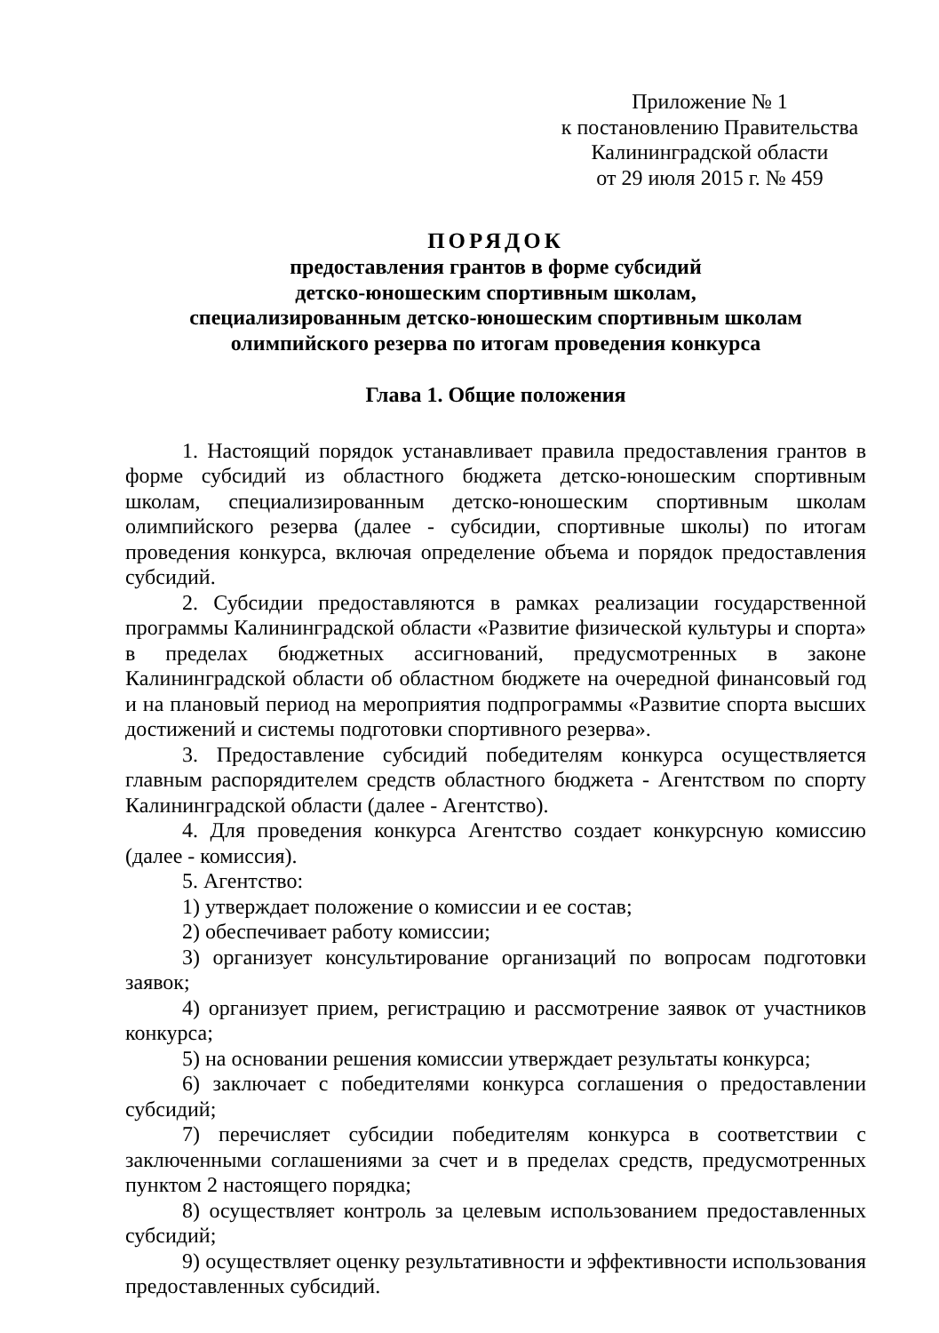Приложение № 1
к постановлению Правительства
Калининградской области
от 29 июля 2015 г. № 459
ПОРЯДОК
предоставления грантов в форме субсидий
детско-юношеским спортивным школам,
специализированным детско-юношеским спортивным школам
олимпийского резерва по итогам проведения конкурса
Глава 1. Общие положения
1. Настоящий порядок устанавливает правила предоставления грантов в форме субсидий из областного бюджета детско-юношеским спортивным школам, специализированным детско-юношеским спортивным школам олимпийского резерва (далее - субсидии, спортивные школы) по итогам проведения конкурса, включая определение объема и порядок предоставления субсидий.
2. Субсидии предоставляются в рамках реализации государственной программы Калининградской области «Развитие физической культуры и спорта» в пределах бюджетных ассигнований, предусмотренных в законе Калининградской области об областном бюджете на очередной финансовый год и на плановый период на мероприятия подпрограммы «Развитие спорта высших достижений и системы подготовки спортивного резерва».
3. Предоставление субсидий победителям конкурса осуществляется главным распорядителем средств областного бюджета - Агентством по спорту Калининградской области (далее - Агентство).
4. Для проведения конкурса Агентство создает конкурсную комиссию (далее - комиссия).
5. Агентство:
1) утверждает положение о комиссии и ее состав;
2) обеспечивает работу комиссии;
3) организует консультирование организаций по вопросам подготовки заявок;
4) организует прием, регистрацию и рассмотрение заявок от участников конкурса;
5) на основании решения комиссии утверждает результаты конкурса;
6) заключает с победителями конкурса соглашения о предоставлении субсидий;
7) перечисляет субсидии победителям конкурса в соответствии с заключенными соглашениями за счет и в пределах средств, предусмотренных пунктом 2 настоящего порядка;
8) осуществляет контроль за целевым использованием предоставленных субсидий;
9) осуществляет оценку результативности и эффективности использования предоставленных субсидий.